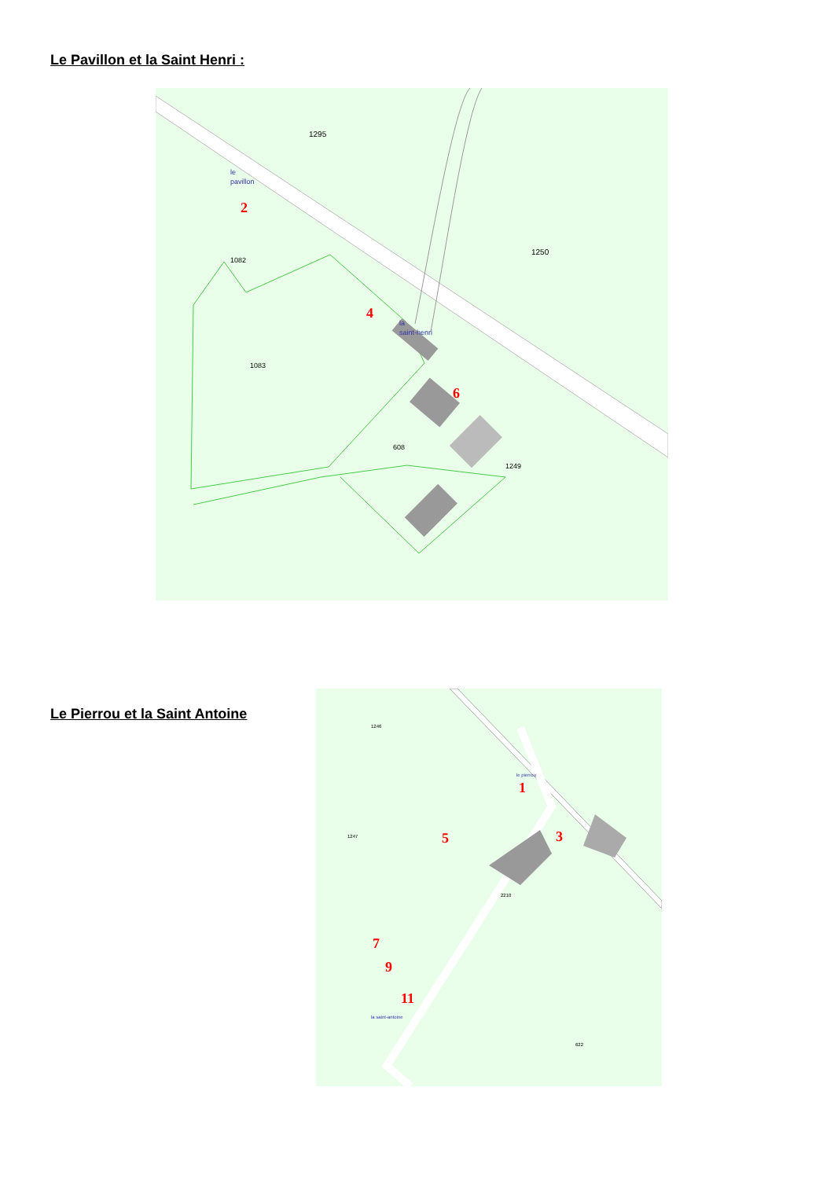Le Pavillon et la Saint Henri :
1295
1250
1082
1083
608
1249
le
pavillon
la
saint-henri
2
4
6
Le Pierrou et la Saint Antoine
1246
1247
2210
622
le pierrou
la saint-antoine
1
3
5
7
9
11